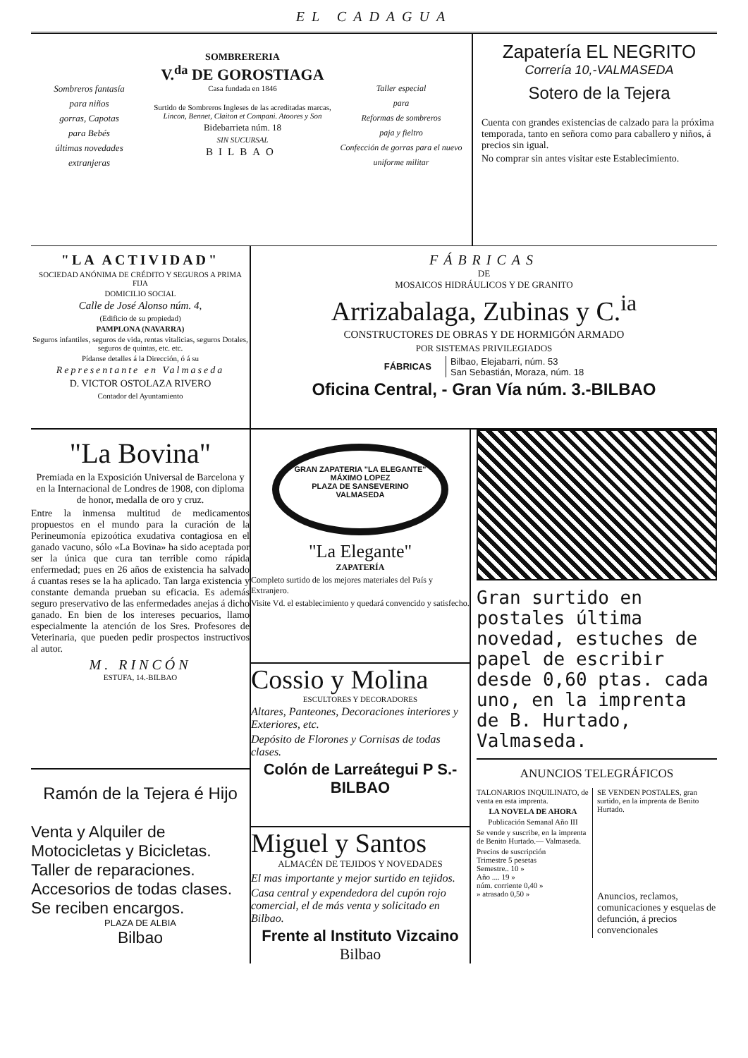EL CADAGUA
Sombreros fantasía
para niños
gorras, Capotas
para Bebés
últimas novedades
extranjeras
SOMBRERERIA
V.<sup>da</sup> DE GOROSTIAGA
Casa fundada en 1846
Surtido de Sombreros Ingleses de las acreditadas marcas,
Lincon, Bennet, Claiton et Compani. Atoores y Son
Bidebarrieta núm. 18
SIN SUCURSAL
BILBAO
Taller especial
para
Reformas de sombreros
paja y fieltro
Confección de gorras para el nuevo uniforme militar
Zapatería EL NEGRITO
Correría 10,-VALMASEDA
Sotero de la Tejera
Cuenta con grandes existencias de calzado para la próxima temporada, tanto en señora como para caballero y niños, á precios sin igual.
No comprar sin antes visitar este Establecimiento.
"LA ACTIVIDAD"
SOCIEDAD ANÓNIMA DE CRÉDITO Y SEGUROS A PRIMA FIJA
DOMICILIO SOCIAL
Calle de José Alonso núm. 4,
(Edificio de su propiedad)
PAMPLONA (NAVARRA)
Seguros infantiles, seguros de vida, rentas vitalicias, seguros Dotales, seguros de quintas, etc. etc.
Pídanse detalles á la Dirección, ó á su
Representante en Valmaseda
D. VICTOR OSTOLAZA RIVERO
Contador del Ayuntamiento
"La Bovina"
Premiada en la Exposición Universal de Barcelona y en la Internacional de Londres de 1908, con diploma de honor, medalla de oro y cruz.
Entre la inmensa multitud de medicamentos propuestos en el mundo para la curación de la Perineumonía epizoótica exudativa contagiosa en el ganado vacuno, sólo «La Bovina» ha sido aceptada por ser la única que cura tan terrible como rápida enfermedad; pues en 26 años de existencia ha salvado á cuantas reses se la ha aplicado. Tan larga existencia y constante demanda prueban su eficacia. Es además seguro preservativo de las enfermedades anejas á dicho ganado. En bien de los intereses pecuarios, llamo especialmente la atención de los Sres. Profesores de Veterinaria, que pueden pedir prospectos instructivos al autor.
M. RINCÓN
ESTUFA, 14.-BILBAO
Ramón de la Tejera é Hijo
Venta y Alquiler de Motocicletas y Bicicletas.
Taller de reparaciones.
Accesorios de todas clases.
Se reciben encargos.
PLAZA DE ALBIA
Bilbao
FÁBRICAS
DE
MOSAICOS HIDRÁULICOS Y DE GRANITO
Arrizabalaga, Zubinas y C.<sup>ia</sup>
CONSTRUCTORES DE OBRAS Y DE HORMIGÓN ARMADO
POR SISTEMAS PRIVILEGIADOS
FÁBRICAS
Bilbao, Elejabarri, núm. 53
San Sebastián, Moraza, núm. 18
Oficina Central, - Gran Vía núm. 3.-BILBAO
GRAN ZAPATERIA "LA ELEGANTE"
MÁXIMO LOPEZ
PLAZA DE SANSEVERINO
VALMASEDA
"La Elegante"
ZAPATERÍA
Completo surtido de los mejores materiales del País y Extranjero.
Visite Vd. el establecimiento y quedará convencido y satisfecho.
Cossio y Molina
ESCULTORES Y DECORADORES
Altares, Panteones, Decoraciones interiores y Exteriores, etc.
Depósito de Florones y Cornisas de todas clases.
Colón de Larreátegui P S.-BILBAO
Miguel y Santos
ALMACÉN DE TEJIDOS Y NOVEDADES
El mas importante y mejor surtido en tejidos.
Casa central y expendedora del cupón rojo comercial, el de más venta y solicitado en Bilbao.
Frente al Instituto Vizcaino
Bilbao
Gran surtido en postales última novedad, estuches de papel de escribir desde 0,60 ptas. cada uno, en la imprenta de B. Hurtado, Valmaseda.
ANUNCIOS TELEGRÁFICOS
TALONARIOS INQUILINATO, de venta en esta imprenta.
LA NOVELA DE AHORA
Publicación Semanal Año III
Se vende y suscribe, en la imprenta de Benito Hurtado.— Valmaseda.
Precios de suscripción
Trimestre 5 pesetas
Semestre.. 10 »
Año .... 19 »
núm. corriente 0,40 »
» atrasado 0,50 »
SE VENDEN POSTALES, gran surtido, en la imprenta de Benito Hurtado.
Anuncios, reclamos, comunicaciones y esquelas de defunción, á precios convencionales